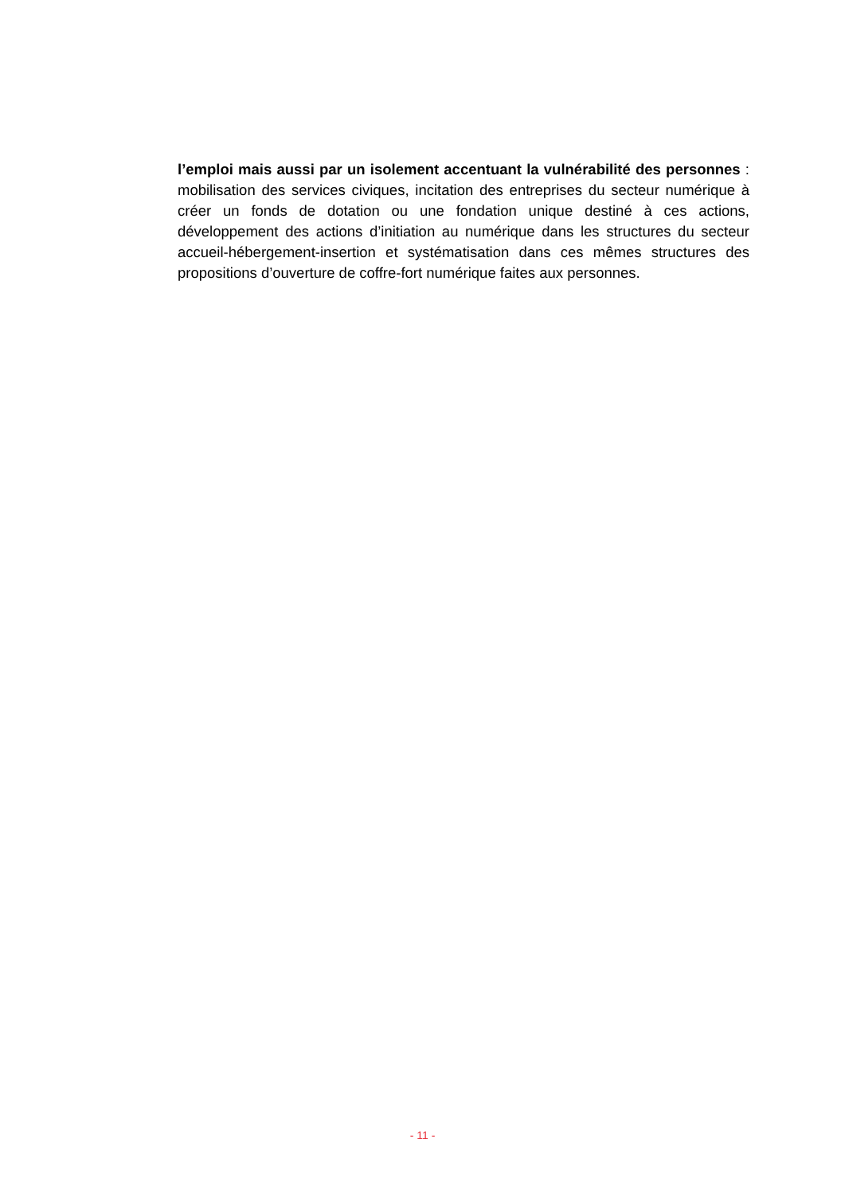l’emploi mais aussi par un isolement accentuant la vulnérabilité des personnes : mobilisation des services civiques, incitation des entreprises du secteur numérique à créer un fonds de dotation ou une fondation unique destiné à ces actions, développement des actions d’initiation au numérique dans les structures du secteur accueil-hébergement-insertion et systématisation dans ces mêmes structures des propositions d’ouverture de coffre-fort numérique faites aux personnes.
- 11 -